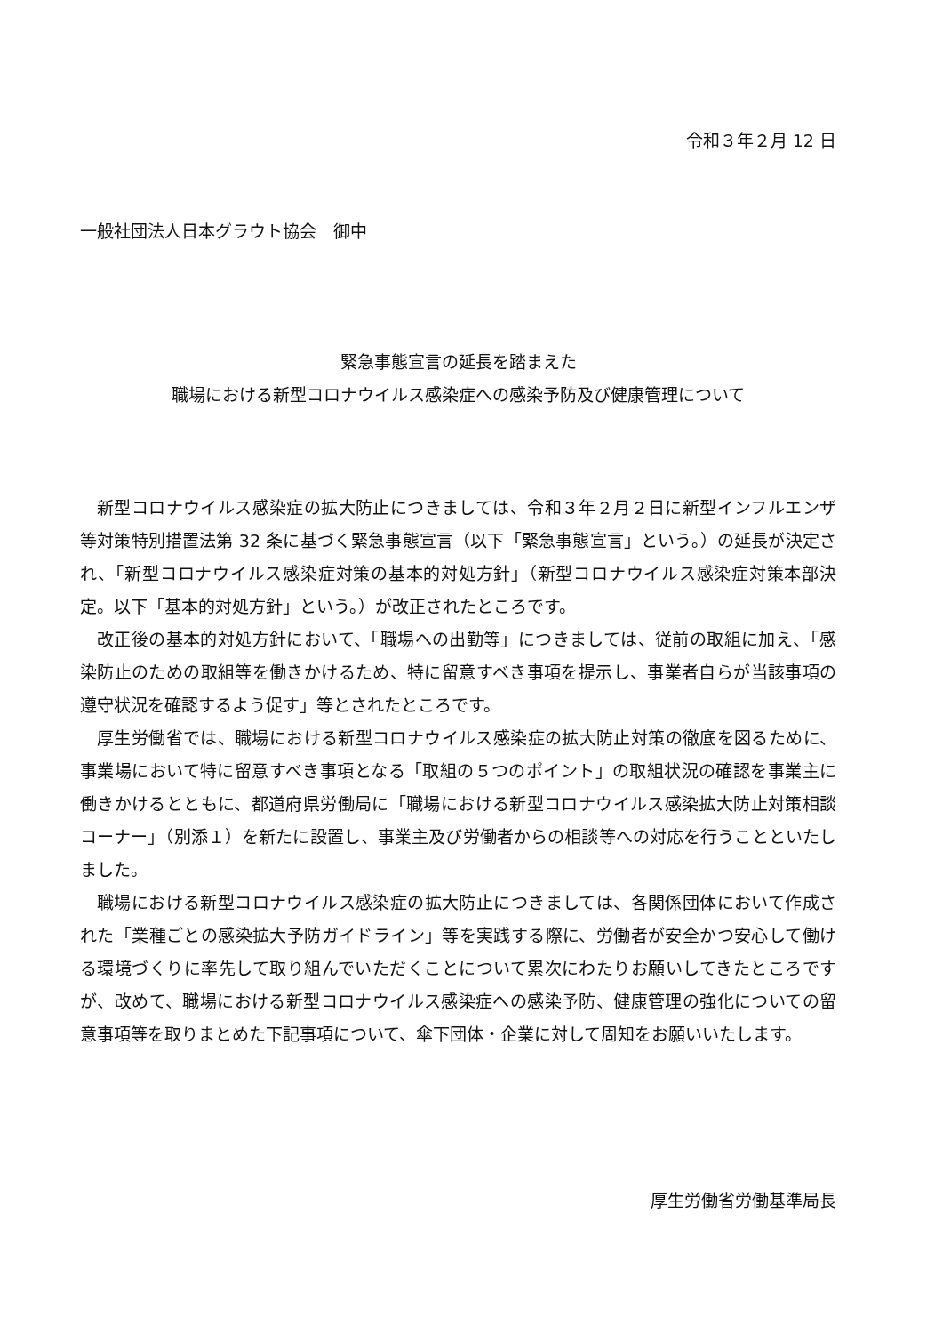令和３年２月 12 日
一般社団法人日本グラウト協会　御中
緊急事態宣言の延長を踏まえた
職場における新型コロナウイルス感染症への感染予防及び健康管理について
新型コロナウイルス感染症の拡大防止につきましては、令和３年２月２日に新型インフルエンザ等対策特別措置法第 32 条に基づく緊急事態宣言（以下「緊急事態宣言」という。）の延長が決定され、「新型コロナウイルス感染症対策の基本的対処方針」（新型コロナウイルス感染症対策本部決定。以下「基本的対処方針」という。）が改正されたところです。
改正後の基本的対処方針において、「職場への出勤等」につきましては、従前の取組に加え、「感染防止のための取組等を働きかけるため、特に留意すべき事項を提示し、事業者自らが当該事項の遵守状況を確認するよう促す」等とされたところです。
厚生労働省では、職場における新型コロナウイルス感染症の拡大防止対策の徹底を図るために、事業場において特に留意すべき事項となる「取組の５つのポイント」の取組状況の確認を事業主に働きかけるとともに、都道府県労働局に「職場における新型コロナウイルス感染拡大防止対策相談コーナー」（別添１）を新たに設置し、事業主及び労働者からの相談等への対応を行うことといたしました。
職場における新型コロナウイルス感染症の拡大防止につきましては、各関係団体において作成された「業種ごとの感染拡大予防ガイドライン」等を実践する際に、労働者が安全かつ安心して働ける環境づくりに率先して取り組んでいただくことについて累次にわたりお願いしてきたところですが、改めて、職場における新型コロナウイルス感染症への感染予防、健康管理の強化についての留意事項等を取りまとめた下記事項について、傘下団体・企業に対して周知をお願いいたします。
厚生労働省労働基準局長